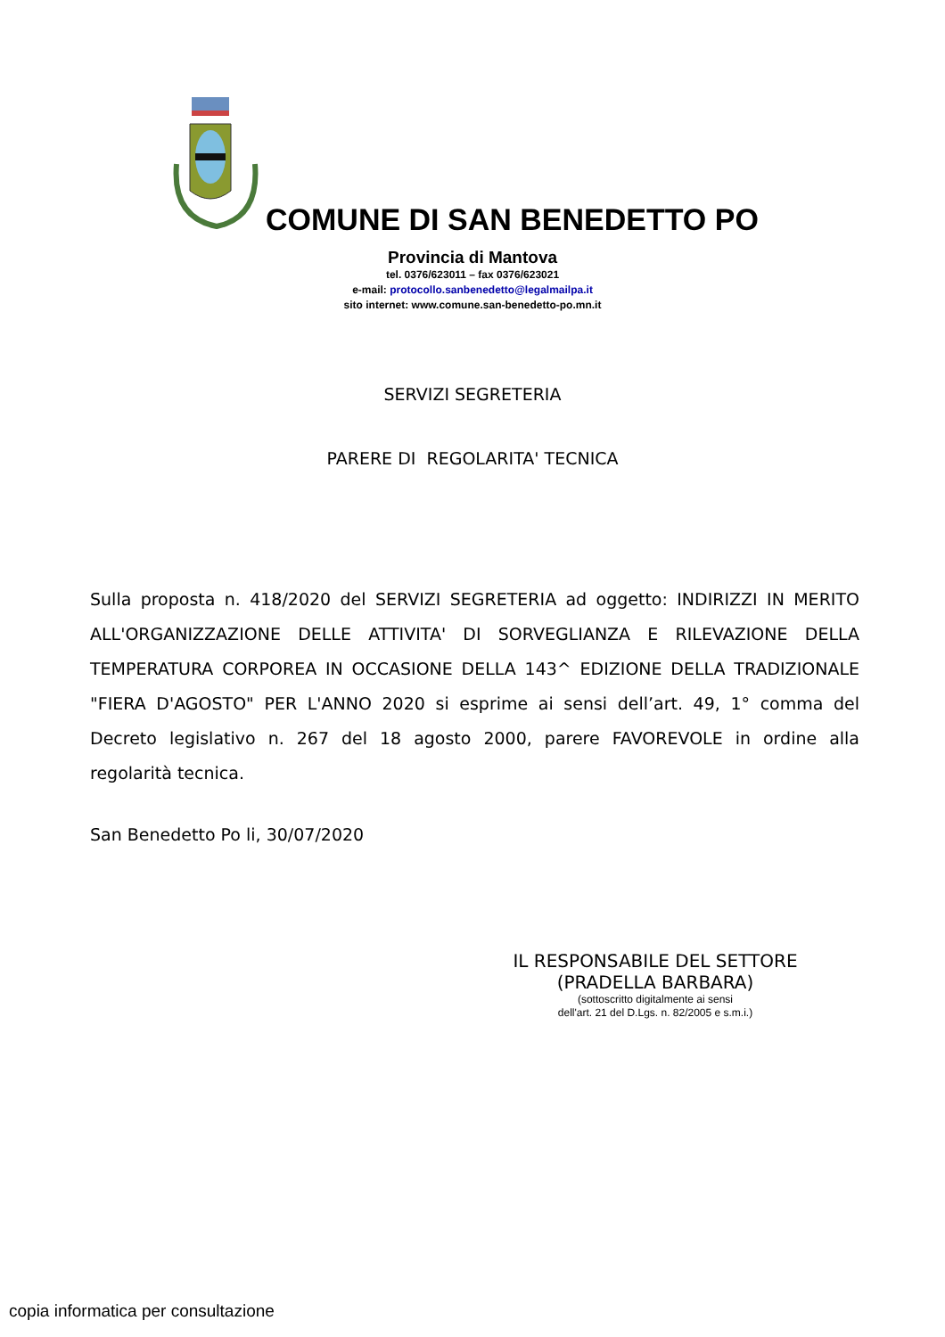COMUNE DI SAN BENEDETTO PO
Provincia di Mantova
tel. 0376/623011 – fax 0376/623021
e-mail: protocollo.sanbenedetto@legalmailpa.it
sito internet: www.comune.san-benedetto-po.mn.it
SERVIZI SEGRETERIA
PARERE DI REGOLARITA' TECNICA
Sulla proposta n. 418/2020 del SERVIZI SEGRETERIA ad oggetto: INDIRIZZI IN MERITO ALL'ORGANIZZAZIONE DELLE ATTIVITA' DI SORVEGLIANZA E RILEVAZIONE DELLA TEMPERATURA CORPOREA IN OCCASIONE DELLA 143^ EDIZIONE DELLA TRADIZIONALE "FIERA D'AGOSTO" PER L'ANNO 2020 si esprime ai sensi dell’art. 49, 1° comma del Decreto legislativo n. 267 del 18 agosto 2000, parere FAVOREVOLE in ordine alla regolarità tecnica.
San Benedetto Po li, 30/07/2020
IL RESPONSABILE DEL SETTORE
(PRADELLA BARBARA)
(sottoscritto digitalmente ai sensi
dell'art. 21 del D.Lgs. n. 82/2005 e s.m.i.)
copia informatica per consultazione